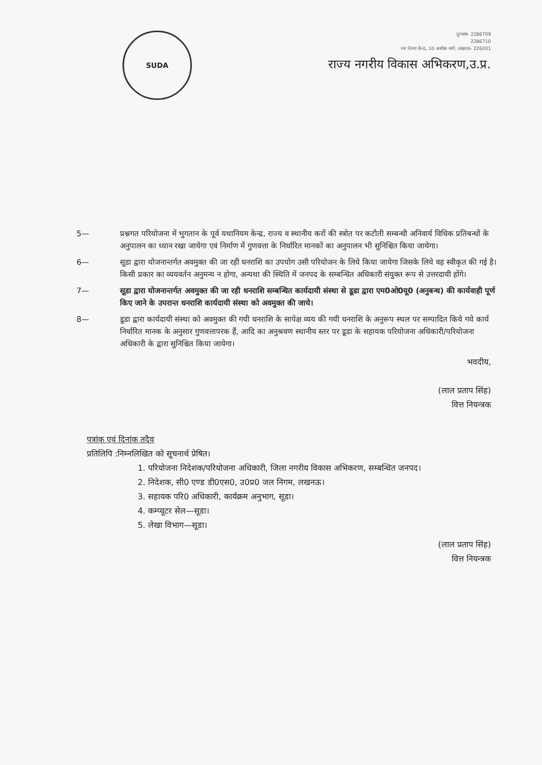SUDA
दूरभाष- 2286709
2286710
नव चेतना केन्द्र, 10 अशोक मार्ग, लखनऊ- 226001
राज्य नगरीय विकास अभिकरण,उ.प्र.
5— प्रश्नगत परियोजना में भुगतान के पूर्व यथानियम केन्द्र, राज्य व स्थानीय करों की स्त्रोत पर कटौती सम्बन्धी अनिवार्य विधिक प्रतिबन्धों के अनुपालन का ध्यान रखा जायेगा एवं निर्माण में गुणवत्ता के निर्धारित मानकों का अनुपालन भी सुनिश्चित किया जायेगा।
6— सूडा द्वारा योजनान्तर्गत अवमुक्त की जा रही धनराशि का उपयोग उसी परियोजन के लिये किया जायेगा जिसके लिये वह स्वीकृत की गई है। किसी प्रकार का व्ययवर्तन अनुमन्य न होगा, अन्यथा की स्थिति में जनपद के सम्बन्धित अधिकारी संयुक्त रूप से उत्तरदायी होंगे।
7— सूडा द्वारा योजनान्तर्गत अवमुक्त की जा रही धनराशि सम्बन्धित कार्यदायी संस्था से डूडा द्वारा एम0ओ0यू0 (अनुबन्ध) की कार्यवाही पूर्ण किए जाने के उपरान्त धनराशि कार्यदायी संस्था को अवमुक्त की जाये।
8— डूडा द्वारा कार्यदायी संस्था को अवमुक्त की गयी धनराशि के सापेक्ष व्यय की गयी धनराशि के अनुरूप स्थल पर सम्पादित किये गये कार्य निर्धारित मानक के अनुसार गुणवत्तापरक हैं, आदि का अनुश्रवण स्थानीय स्तर पर डूडा के सहायक परियोजना अधिकारी/परियोजना अधिकारी के द्वारा सुनिश्चित किया जायेगा।
भवदीय,
(लाल प्रताप सिंह)
वित्त नियन्त्रक
पत्रांक एवं दिनांक तदैव
प्रतिलिपि :निम्नलिखित को सूचनार्थ प्रेषित।
1. परियोजना निदेशक/परियोजना अधिकारी, जिला नगरीय विकास अभिकरण, सम्बन्धित जनपद।
2. निदेशक, सी0 एण्ड डी0एस0, उ0प्र0 जल निगम, लखनऊ।
3. सहायक परि0 अधिकारी, कार्यक्रम अनुभाग, सूडा।
4. कम्प्यूटर सेल—सूडा।
5. लेखा विभाग—सूडा।
(लाल प्रताप सिंह)
वित्त नियन्त्रक